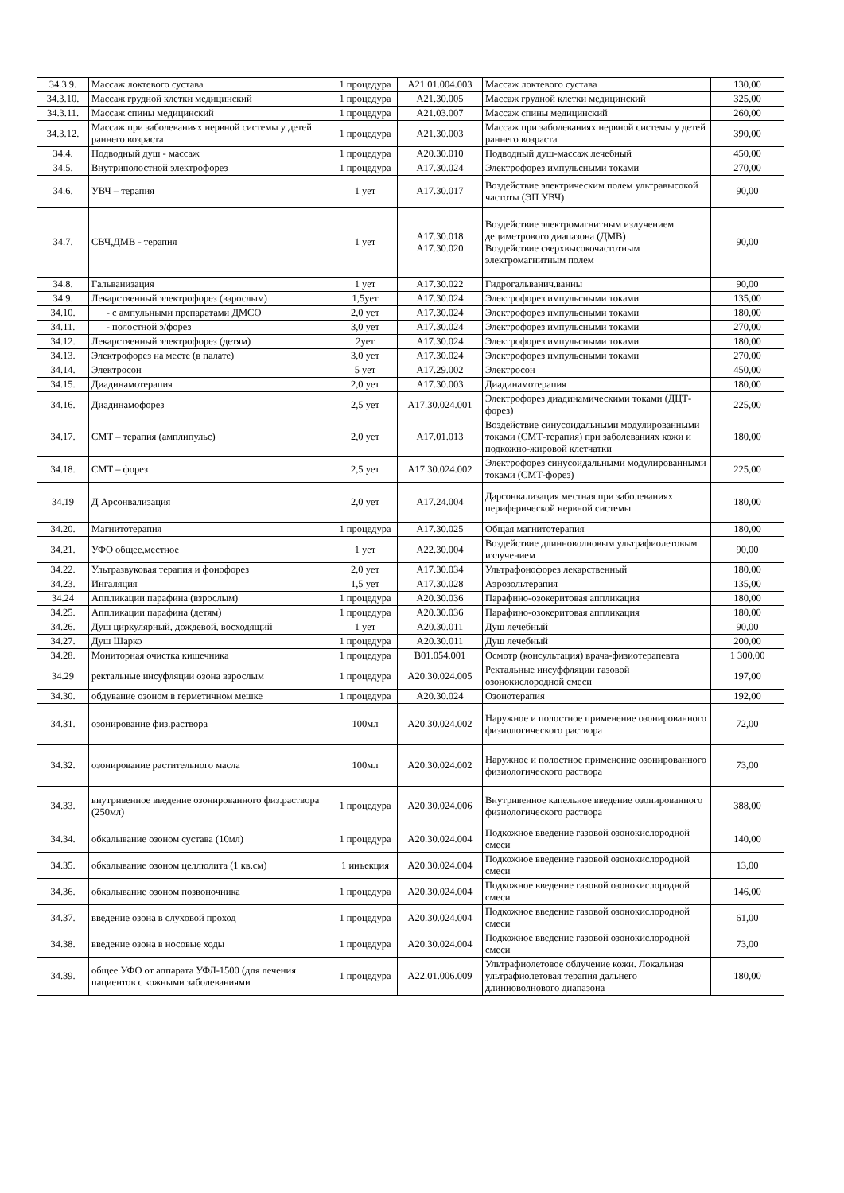| 34.3.9. | Массаж локтевого сустава | 1 процедура | A21.01.004.003 | Массаж локтевого сустава | 130,00 |
| 34.3.10. | Массаж грудной клетки медицинский | 1 процедура | A21.30.005 | Массаж грудной клетки медицинский | 325,00 |
| 34.3.11. | Массаж спины медицинский | 1 процедура | A21.03.007 | Массаж спины медицинский | 260,00 |
| 34.3.12. | Массаж при заболеваниях нервной системы у детей раннего возраста | 1 процедура | A21.30.003 | Массаж при заболеваниях нервной системы у детей раннего возраста | 390,00 |
| 34.4. | Подводный душ - массаж | 1 процедура | A20.30.010 | Подводный душ-массаж лечебный | 450,00 |
| 34.5. | Внутриполостной электрофорез | 1 процедура | A17.30.024 | Электрофорез импульсными токами | 270,00 |
| 34.6. | УВЧ – терапия | 1 yет | A17.30.017 | Воздействие электрическим полем ультравысокой частоты (ЭП УВЧ) | 90,00 |
| 34.7. | СВЧ,ДМВ - терапия | 1 yет | A17.30.018 A17.30.020 | Воздействие электромагнитным излучением дециметрового диапазона (ДМВ) Воздействие сверхвысокочастотным электромагнитным полем | 90,00 |
| 34.8. | Гальванизация | 1 yет | A17.30.022 | Гидрогальванич.ванны | 90,00 |
| 34.9. | Лекарственный электрофорез (взрослым) | 1,5yет | A17.30.024 | Электрофорез импульсными токами | 135,00 |
| 34.10. | - с ампульными препаратами ДМСО | 2,0 yет | A17.30.024 | Электрофорез импульсными токами | 180,00 |
| 34.11. | - полостной э/форез | 3,0 yет | A17.30.024 | Электрофорез импульсными токами | 270,00 |
| 34.12. | Лекарственный электрофорез (детям) | 2yет | A17.30.024 | Электрофорез импульсными токами | 180,00 |
| 34.13. | Электрофорез на месте (в палате) | 3,0 yет | A17.30.024 | Электрофорез импульсными токами | 270,00 |
| 34.14. | Электросон | 5 yет | A17.29.002 | Электросон | 450,00 |
| 34.15. | Диадинамотерапия | 2,0 yет | A17.30.003 | Диадинамотерапия | 180,00 |
| 34.16. | Диадинамофорез | 2,5 yет | A17.30.024.001 | Электрофорез диадинамическими токами (ДЦТ-форез) | 225,00 |
| 34.17. | СМТ – терапия (амплипульс) | 2,0 yет | A17.01.013 | Воздействие синусоидальными модулированными токами (СМТ-терапия) при заболеваниях кожи и подкожно-жировой клетчатки | 180,00 |
| 34.18. | СМТ – форез | 2,5 yет | A17.30.024.002 | Электрофорез синусоидальными модулированными токами (СМТ-форез) | 225,00 |
| 34.19 | Д Арсонвализация | 2,0 yет | A17.24.004 | Дарсонвализация местная при заболеваниях периферической нервной системы | 180,00 |
| 34.20. | Магнитотерапия | 1 процедура | A17.30.025 | Общая магнитотерапия | 180,00 |
| 34.21. | УФО общее,местное | 1 yет | A22.30.004 | Воздействие длинноволновым ультрафиолетовым излучением | 90,00 |
| 34.22. | Ультразвуковая терапия и фонофорез | 2,0 yет | A17.30.034 | Ультрафонофорез лекарственный | 180,00 |
| 34.23. | Ингаляция | 1,5 yет | A17.30.028 | Аэрозольтерапия | 135,00 |
| 34.24 | Аппликации парафина (взрослым) | 1 процедура | A20.30.036 | Парафино-озокеритовая аппликация | 180,00 |
| 34.25. | Аппликации парафина (детям) | 1 процедура | A20.30.036 | Парафино-озокеритовая аппликация | 180,00 |
| 34.26. | Душ циркулярный, дождевой, восходящий | 1 yет | A20.30.011 | Душ лечебный | 90,00 |
| 34.27. | Душ Шарко | 1 процедура | A20.30.011 | Душ лечебный | 200,00 |
| 34.28. | Мониторная очистка кишечника | 1 процедура | B01.054.001 | Осмотр (консультация) врача-физиотерапевта | 1 300,00 |
| 34.29 | ректальные инсуфляции озона взрослым | 1 процедура | A20.30.024.005 | Ректальные инсуффляции газовой озонокислородной смеси | 197,00 |
| 34.30. | обдувание озоном в герметичном мешке | 1 процедура | A20.30.024 | Озонотерапия | 192,00 |
| 34.31. | озонирование физ.раствора | 100мл | A20.30.024.002 | Наружное и полостное применение озонированного физиологического раствора | 72,00 |
| 34.32. | озонирование растительного масла | 100мл | A20.30.024.002 | Наружное и полостное применение озонированного физиологического раствора | 73,00 |
| 34.33. | внутривенное введение озонированного физ.раствора (250мл) | 1 процедура | A20.30.024.006 | Внутривенное капельное введение озонированного физиологического раствора | 388,00 |
| 34.34. | обкалывание озоном сустава (10мл) | 1 процедура | A20.30.024.004 | Подкожное введение газовой озонокислородной смеси | 140,00 |
| 34.35. | обкалывание озоном целлюлита (1 кв.см) | 1 инъекция | A20.30.024.004 | Подкожное введение газовой озонокислородной смеси | 13,00 |
| 34.36. | обкалывание озоном позвоночника | 1 процедура | A20.30.024.004 | Подкожное введение газовой озонокислородной смеси | 146,00 |
| 34.37. | введение озона в слуховой проход | 1 процедура | A20.30.024.004 | Подкожное введение газовой озонокислородной смеси | 61,00 |
| 34.38. | введение озона в носовые ходы | 1 процедура | A20.30.024.004 | Подкожное введение газовой озонокислородной смеси | 73,00 |
| 34.39. | общее УФО от аппарата УФЛ-1500 (для лечения пациентов с кожными заболеваниями | 1 процедура | A22.01.006.009 | Ультрафиолетовое облучение кожи. Локальная ультрафиолетовая терапия дальнего длинноволнового диапазона | 180,00 |